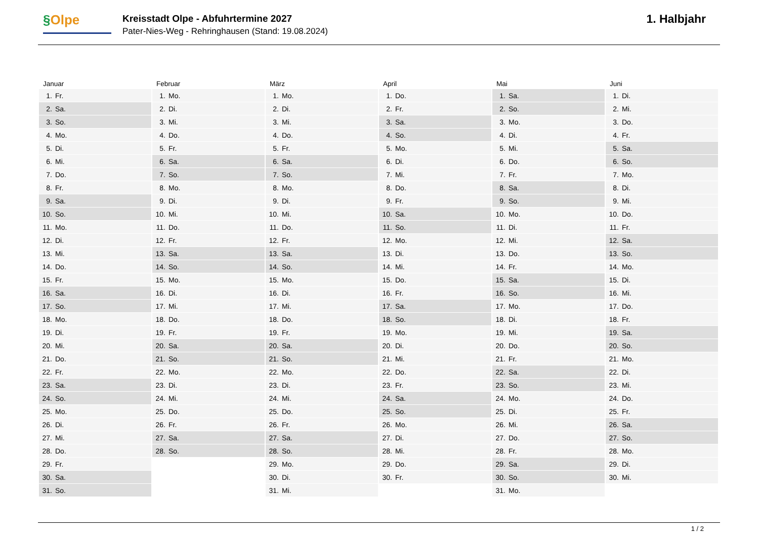§Olpe
Kreisstadt Olpe - Abfuhrtermine 2027
Pater-Nies-Weg - Rehringhausen (Stand: 19.08.2024)
1. Halbjahr
| Januar | Februar | März | April | Mai | Juni |
| --- | --- | --- | --- | --- | --- |
| 1. Fr. | 1. Mo. | 1. Mo. | 1. Do. | 1. Sa. | 1. Di. |
| 2. Sa. | 2. Di. | 2. Di. | 2. Fr. | 2. So. | 2. Mi. |
| 3. So. | 3. Mi. | 3. Mi. | 3. Sa. | 3. Mo. | 3. Do. |
| 4. Mo. | 4. Do. | 4. Do. | 4. So. | 4. Di. | 4. Fr. |
| 5. Di. | 5. Fr. | 5. Fr. | 5. Mo. | 5. Mi. | 5. Sa. |
| 6. Mi. | 6. Sa. | 6. Sa. | 6. Di. | 6. Do. | 6. So. |
| 7. Do. | 7. So. | 7. So. | 7. Mi. | 7. Fr. | 7. Mo. |
| 8. Fr. | 8. Mo. | 8. Mo. | 8. Do. | 8. Sa. | 8. Di. |
| 9. Sa. | 9. Di. | 9. Di. | 9. Fr. | 9. So. | 9. Mi. |
| 10. So. | 10. Mi. | 10. Mi. | 10. Sa. | 10. Mo. | 10. Do. |
| 11. Mo. | 11. Do. | 11. Do. | 11. So. | 11. Di. | 11. Fr. |
| 12. Di. | 12. Fr. | 12. Fr. | 12. Mo. | 12. Mi. | 12. Sa. |
| 13. Mi. | 13. Sa. | 13. Sa. | 13. Di. | 13. Do. | 13. So. |
| 14. Do. | 14. So. | 14. So. | 14. Mi. | 14. Fr. | 14. Mo. |
| 15. Fr. | 15. Mo. | 15. Mo. | 15. Do. | 15. Sa. | 15. Di. |
| 16. Sa. | 16. Di. | 16. Di. | 16. Fr. | 16. So. | 16. Mi. |
| 17. So. | 17. Mi. | 17. Mi. | 17. Sa. | 17. Mo. | 17. Do. |
| 18. Mo. | 18. Do. | 18. Do. | 18. So. | 18. Di. | 18. Fr. |
| 19. Di. | 19. Fr. | 19. Fr. | 19. Mo. | 19. Mi. | 19. Sa. |
| 20. Mi. | 20. Sa. | 20. Sa. | 20. Di. | 20. Do. | 20. So. |
| 21. Do. | 21. So. | 21. So. | 21. Mi. | 21. Fr. | 21. Mo. |
| 22. Fr. | 22. Mo. | 22. Mo. | 22. Do. | 22. Sa. | 22. Di. |
| 23. Sa. | 23. Di. | 23. Di. | 23. Fr. | 23. So. | 23. Mi. |
| 24. So. | 24. Mi. | 24. Mi. | 24. Sa. | 24. Mo. | 24. Do. |
| 25. Mo. | 25. Do. | 25. Do. | 25. So. | 25. Di. | 25. Fr. |
| 26. Di. | 26. Fr. | 26. Fr. | 26. Mo. | 26. Mi. | 26. Sa. |
| 27. Mi. | 27. Sa. | 27. Sa. | 27. Di. | 27. Do. | 27. So. |
| 28. Do. | 28. So. | 28. So. | 28. Mi. | 28. Fr. | 28. Mo. |
| 29. Fr. | | 29. Mo. | 29. Do. | 29. Sa. | 29. Di. |
| 30. Sa. | | 30. Di. | 30. Fr. | 30. So. | 30. Mi. |
| 31. So. | | 31. Mi. | | 31. Mo. | |
1 / 2